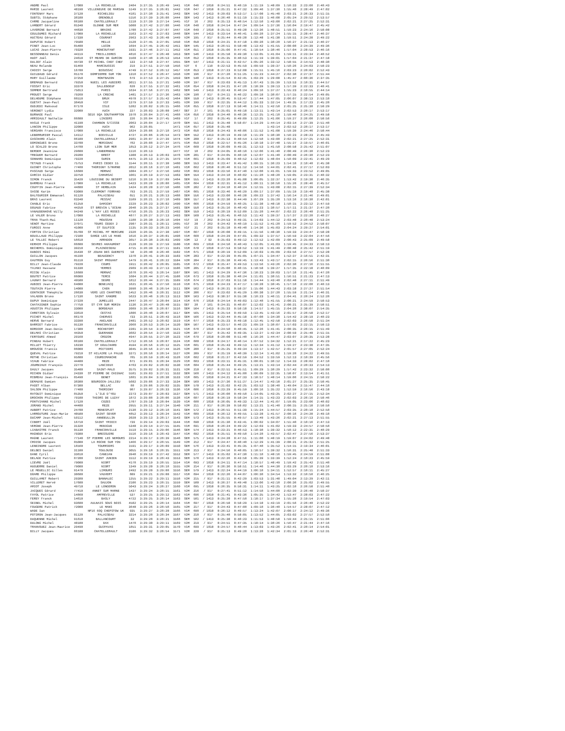| ANDRE Paul | 17000 | LA ROCHELLE | 2484 | 3:27:35 | 3:26:49 | 1441 | V1M | 646 | / 1810 | 0:24:51 | 0:48:19 | 1:11:19 | 1:40:09 | 1:58:33 | 2:23:08 | 2:48:43 |
| MARIE Laurent | 40190 | VILLENEUVE DE MARSAN | 5149 | 3:27:35 | 3:26:01 | 1442 | V1M | 647 | / 1810 | 0:25:21 | 0:47:32 | 1:09:46 | 1:37:38 | 1:55:48 | 2:20:49 | 2:47:02 |
| FONTENAY Marc | 37120 | RICHELIEU | 4181 | 3:27:38 | 3:25:41 | 1443 | SEM | 542 | / 1413 | 0:29:03 | 0:53:17 | 1:17:00 | 1:45:40 | 2:03:21 | 2:26:33 | 2:51:15 |
| SUBTIL Stéphane | 38100 | GRENOBLE | 5156 | 3:27:39 | 3:26:08 | 1444 | SEM | 543 | / 1413 | 0:26:48 | 0:51:19 | 1:15:33 | 1:46:00 | 2:05:24 | 2:29:52 | 2:53:57 |
| CARRE Jacqueline | 86100 | CHATELLERAULT | 1110 | 3:27:39 | 3:27:14 | 1445 | V1F | 16 | / 262 | 0:25:13 | 0:48:54 | 1:12:58 | 1:43:08 | 2:02:21 | 2:27:25 | 2:52:31 |
| LAMBERT Gérard | 85340 | OLONNE SUR MER | 5000 | 3:27:42 | 3:27:08 | 1446 | V1M | 648 | / 1810 | 0:24:54 | 0:47:34 | 1:09:54 | 1:37:36 | 1:56:04 | 2:19:47 | 2:45:42 |
| LAVERGNE Bernard | 44830 | BRAINS | 1708 | 3:27:42 | 3:27:07 | 1447 | V1M | 649 | / 1810 | 0:25:51 | 0:49:20 | 1:12:36 | 1:40:51 | 1:59:23 | 2:24:16 | 2:50:00 |
| GOULOUMES Richard | 17000 | LA ROCHELLE | 1563 | 3:27:42 | 3:27:03 | 1448 | SEM | 544 | / 1413 | 0:23:54 | 0:46:41 | 1:09:28 | 1:37:24 | 1:55:15 | 2:20:47 | 2:46:37 |
| HUCTEAU Gérard | 17330 | COURANT | 2963 | 3:27:43 | 3:26:40 | 1449 | V2M | 195 | / 917 | 0:25:44 | 0:49:20 | 1:12:40 | 1:41:30 | 1:59:51 | 2:24:20 | 2:49:22 |
| DUPUTIE Hubert | 79500 | MELLE | 1520 | 3:27:45 | 3:27:05 | 1450 | V1M | 650 | / 1810 | 0:24:21 | 0:47:10 | 1:09:28 | 1:38:28 | 1:56:27 | 2:21:13 | 2:46:27 |
| PINET Jean-Luc | 85400 | LUCON | 1694 | 3:27:45 | 3:26:42 | 1451 | SEM | 545 | / 1413 | 0:26:51 | 0:50:40 | 1:13:42 | 1:41:55 | 2:00:08 | 2:24:39 | 2:49:36 |
| LUCAS Jean-Pierre | 79320 | MONCOUTANT | 1931 | 3:27:46 | 3:27:11 | 1452 | V1M | 651 | / 1810 | 0:25:06 | 0:47:41 | 1:10:54 | 1:38:46 | 1:57:04 | 2:20:53 | 2:46:16 |
| BESSONNEAU Denis | 44119 | TREILLIERES | 4816 | 3:27:47 | 3:26:40 | 1453 | SEM | 546 | / 1413 | 0:25:50 | 0:49:38 | 1:13:05 | 1:41:04 | 1:59:11 | 2:23:34 | 2:48:52 |
| HUOT Joël | 24610 | ST MEARD DE GURCON | 1560 | 3:27:48 | 3:26:53 | 1454 | V1M | 652 | / 1810 | 0:25:35 | 0:48:53 | 1:11:19 | 1:39:01 | 1:57:04 | 2:21:37 | 2:47:10 |
| DULIEF Alain | 44730 | ST MICHEL CHEF CHEF | 133 | 3:27:50 | 3:27:47 | 1455 | SEM | 547 | / 1413 | 0:21:11 | 0:42:57 | 1:05:26 | 1:33:12 | 1:50:55 | 2:14:53 | 2:40:38 |
| NEAU Rolande | 91460 | MARCOUSSIS | 219 | 3:27:51 | 3:27:50 | 1456 | V2F | 6 | / 110 | 0:22:53 | 0:45:59 | 1:09:59 | 1:39:37 | 1:58:26 | 2:24:03 | 2:50:23 |
| CHOISY Serge | 16700 | BIOUSSAC | 4749 | 3:27:52 | 3:26:12 | 1457 | V1M | 653 | / 1810 | 0:27:23 | 0:52:00 | 1:15:51 | 1:45:16 | 2:03:23 | 2:28:02 | 2:52:43 |
| GUILBAUD Gérard | 85170 | DOMPIERRE SUR YON | 1318 | 3:27:52 | 3:26:47 | 1458 | V2M | 196 | / 917 | 0:27:28 | 0:51:25 | 1:15:23 | 1:44:27 | 2:02:38 | 2:27:37 | 2:51:44 |
| MARY Guillaume | 37250 | MONTBAZON | 679 | 3:27:53 | 3:27:25 | 1459 | SEM | 548 | / 1413 | 0:21:54 | 0:42:45 | 1:03:29 | 1:29:00 | 1:45:47 | 2:08:36 | 2:37:35 |
| BREMAUD Bernard | 79250 | NUEIL LES AUBIERS | 3011 | 3:27:55 | 3:27:21 | 1460 | V2M | 197 | / 917 | 0:23:03 | 0:45:13 | 1:07:43 | 1:35:39 | 1:53:53 | 2:18:31 | 2:44:57 |
| FOSSAT Eric | 33370 | SALLEBOEUF | 820 | 3:27:55 | 3:27:32 | 1461 | V1M | 654 | / 1810 | 0:24:21 | 0:47:28 | 1:10:39 | 1:39:13 | 1:57:39 | 2:22:33 | 2:48:41 |
| SOMMER Bertrand | 75013 | PARIS | 1634 | 3:27:56 | 3:27:21 | 1462 | SEM | 549 | / 1413 | 0:23:43 | 0:46:24 | 1:09:16 | 1:37:27 | 1:55:23 | 2:18:55 | 2:44:14 |
| PROUST Serge | 79260 | LA CRECHE | 1401 | 3:27:57 | 3:27:36 | 1463 | V2M | 198 | / 917 | 0:24:11 | 0:46:22 | 1:09:10 | 1:38:07 | 1:57:15 | 2:22:54 | 2:49:05 |
| DELHOUME Stéphane | 86510 | BRUX | 4970 | 3:27:57 | 3:25:42 | 1464 | SEM | 550 | / 1413 | 0:28:45 | 0:53:47 | 1:17:44 | 1:47:05 | 2:06:07 | 2:30:13 | 2:53:18 |
| GUETAT Jean-Paul | 38450 | VIF | 1279 | 3:27:59 | 3:27:33 | 1465 | V2M | 199 | / 917 | 0:22:35 | 0:44:12 | 1:05:33 | 1:32:14 | 1:49:35 | 2:17:23 | 2:45:28 |
| OUDJEDI Maksoud | 87170 | ISLE | 5202 | 3:28:02 | 3:26:15 | 1466 | V1M | 655 | / 1810 | 0:27:13 | 0:50:46 | 1:14:11 | 1:42:58 | 2:01:25 | 2:25:38 | 2:50:29 |
| VERGNET Lydia | 32000 | AUCH | 227 | 3:28:03 | 3:28:00 | 1467 | SEF | 27 | / 161 | 0:25:01 | 0:49:10 | 1:13:11 | 1:43:14 | 2:02:53 | 2:28:17 | 2:53:17 |
| BURNAGE Paul | | SO16 9QA SOUTHAMPTON | 1978 | 3:28:04 | 3:27:41 | 1468 | V1M | 656 | / 1810 | 0:24:48 | 0:48:36 | 1:12:25 | 1:41:18 | 1:59:48 | 2:24:25 | 2:49:50 |
| ARRIGAULT Nathalie | 86800 | LINIERS | 226 | 3:28:04 | 3:27:45 | 1469 | V1F | 17 | / 262 | 0:25:45 | 0:49:09 | 1:12:25 | 1:41:06 | 1:59:27 | 2:26:08 | 2:50:56 |
| HASLE Frank | 41190 | CHAMBON S/CISSE | 2063 | 3:28:04 | 3:27:17 | 1470 | SEM | 551 | / 1413 | 0:25:40 | 0:50:07 | 1:14:29 | 1:44:14 | 2:03:14 | 2:27:39 | 2:51:48 |
| LANCON Philippe | 32000 | AUCH | 962 | 3:28:05 | | 1471 | V1M | 657 | / 1810 | 0:25:40 | | | 1:43:14 | 2:02:52 | 2:28:17 | 2:53:17 |
| VERGARA Francisco | 17000 | LA ROCHELLE | 1824 | 3:28:06 | 3:27:18 | 1472 | V1M | 658 | / 1810 | 0:24:43 | 0:48:06 | 1:11:52 | 1:41:00 | 1:59:39 | 2:24:46 | 2:50:44 |
| LEBERRURIER Pascal | 14112 | BIEVILLE | 4727 | 3:28:06 | 3:26:54 | 1473 | SEM | 552 | / 1413 | 0:26:19 | 0:49:18 | 1:11:29 | 1:38:38 | 1:56:23 | 2:20:23 | 2:45:43 |
| GASCHARD Alain | 86100 | CHATELLERAULT | 2981 | 3:28:07 | 3:27:39 | 1474 | V2M | 200 | / 917 | 0:25:13 | 0:48:54 | 1:12:58 | 1:43:08 | 2:02:21 | 2:27:25 | 2:52:31 |
| DOMINGUES Bruno | 33700 | MERIGNAC | 782 | 3:28:08 | 3:27:47 | 1475 | V1M | 659 | / 1810 | 0:22:57 | 0:45:26 | 1:10:10 | 1:37:40 | 1:55:27 | 2:19:57 | 2:46:01 |
| LO SCALZO Bruno | 14780 | LION SUR MER | 1853 | 3:28:12 | 3:27:34 | 1476 | V1M | 660 | / 1810 | 0:26:09 | 0:49:31 | 1:12:53 | 1:41:58 | 2:00:50 | 2:25:42 | 2:51:07 |
| BERDER Jeannine | 29800 | LANDERNEAU | 1116 | 3:28:13 | | 1477 | V1F | 18 | / 262 | 0:24:05 | 0:48:18 | 1:12:06 | 1:41:48 | 2:00:49 | 2:26:38 | 2:52:23 |
| TREGUER Bernard | 29200 | BREST | 1300 | 3:28:13 | 3:28:03 | 1478 | V2M | 201 | / 917 | 0:24:05 | 0:48:18 | 1:12:07 | 1:41:48 | 2:00:49 | 2:26:38 | 2:52:23 |
| SONNARD Dominique | 79220 | SURIN | 4475 | 3:28:13 | 3:27:35 | 1479 | V1M | 661 | / 1810 | 0:25:09 | 0:48:52 | 1:12:02 | 1:40:04 | 1:58:09 | 2:22:41 | 2:49:29 |
| TETAUD Franck | 75753 | PARIS CEDEX 15 | 1544 | 3:28:15 | 3:27:30 | 1480 | SEM | 553 | / 1413 | 0:23:47 | 0:45:42 | 1:08:15 | 1:36:23 | 1:54:18 | 2:18:48 | 2:45:30 |
| GUINOT Christophe | 77480 | THORIGNY S/MARNE | 2012 | 3:28:16 | 3:27:18 | 1481 | V1M | 662 | / 1810 | 0:26:46 | 0:51:12 | 1:14:56 | 1:44:01 | 2:02:41 | 2:27:17 | 2:52:03 |
| PASCAUD Serge | 16600 | MORNAC | 1004 | 3:28:17 | 3:27:56 | 1482 | V1M | 663 | / 1810 | 0:23:56 | 0:47:48 | 1:12:08 | 1:41:01 | 1:59:33 | 2:23:52 | 2:49:05 |
| GARCIA Didier | 33750 | CAMARSAC | 1061 | 3:28:19 | 3:27:53 | 1483 | SEM | 554 | / 1413 | 0:24:18 | 0:48:02 | 1:11:28 | 1:40:28 | 1:59:05 | 2:23:31 | 2:48:32 |
| SIMON Franck | 35420 | LOUSIGNE DU DESERT | 5216 | 3:28:19 | 3:27:09 | 1484 | SEM | 555 | / 1413 | 0:23:28 | 0:45:00 | 1:06:05 | 1:32:37 | 1:53:42 | 2:19:30 | 2:46:35 |
| BARREAU Franck | 17000 | LA ROCHELLE | 5423 | 3:28:20 | 3:28:08 | 1485 | V1M | 664 | / 1810 | 0:22:31 | 0:45:12 | 1:08:11 | 1:36:58 | 1:55:26 | 2:20:46 | 2:45:57 |
| COUFFIN Jean-Pierre | 44800 | ST HERBLAIN | 1424 | 3:28:20 | 3:27:58 | 1486 | V2M | 202 | / 917 | 0:24:18 | 0:48:24 | 1:12:55 | 1:43:00 | 2:02:15 | 2:27:39 | 2:52:34 |
| SASSE Karim | 63000 | CLERMONT FERRAND | 793 | 3:28:21 | 3:27:59 | 1487 | V1M | 665 | / 1810 | 0:23:46 | 0:46:29 | 1:09:17 | 1:37:09 | 1:55:19 | 2:19:48 | 2:45:30 |
| BALFOURIER Emmanuel | 91120 | PALAISEAU | 651 | 3:28:21 | 3:28:13 | 1488 | SEM | 556 | / 1413 | 0:23:08 | 0:46:20 | 1:09:22 | 1:37:42 | 1:56:14 | 2:21:46 | 2:49:01 |
| BRAS Laurent | 83340 | PESSAC | 1589 | 3:28:21 | 3:27:18 | 1489 | SEM | 557 | / 1413 | 0:22:30 | 0:44:49 | 1:07:29 | 1:35:28 | 1:53:16 | 2:16:38 | 2:42:01 |
| CHABLE Eric | 61250 | DAMIGNY | 2229 | 3:28:23 | 3:28:02 | 1490 | V1M | 666 | / 1810 | 0:24:59 | 0:48:25 | 1:11:30 | 1:40:10 | 1:58:15 | 2:23:12 | 2:47:59 |
| DOUAUD Fabrice | 44250 | ST BREVIN L'OCEAN | 2048 | 3:28:25 | 3:27:37 | 1491 | SEM | 558 | / 1413 | 0:25:16 | 0:48:43 | 1:11:23 | 1:38:57 | 1:57:11 | 2:21:37 | 2:47:28 |
| VANAUDENHOVE Willy | 94240 | L'HAY LES ROSES | 4756 | 3:28:25 | 3:26:23 | 1492 | SEM | 559 | / 1413 | 0:28:19 | 0:52:09 | 1:15:28 | 1:44:07 | 2:02:22 | 2:26:48 | 2:51:25 |
| LE VALER Bruno | 17000 | LA ROCHELLE | 4877 | 3:28:27 | 3:27:13 | 1493 | SEM | 560 | / 1413 | 0:25:45 | 0:48:53 | 1:11:42 | 1:39:37 | 1:57:37 | 2:22:28 | 2:48:27 |
| TRAN Thanh-Mai | 11120 | MOUSSAN | 1188 | 3:28:30 | 3:28:18 | 1494 | V1F | 19 | / 262 | 0:24:53 | 0:49:31 | 1:14:03 | 1:44:12 | 2:03:40 | 2:28:40 | 2:53:24 |
| VENOT Martine | 37071 | TOURS CEDEX 2 | 2907 | 3:28:31 | 3:28:11 | 1495 | V1F | 20 | / 262 | 0:24:42 | 0:48:19 | 1:11:52 | 1:41:28 | 1:59:52 | 2:24:52 | 2:50:07 |
| FUROIS Anne | 41000 | ST SULPICE | 1135 | 3:28:33 | 3:28:23 | 1496 | V1F | 21 | / 262 | 0:25:10 | 0:49:48 | 1:14:36 | 1:45:03 | 2:04:24 | 2:29:27 | 2:54:01 |
| FORTIN Christian | 85700 | ST MICHEL MT MERCURE | 2328 | 3:28:35 | 3:27:30 | 1497 | V1M | 667 | / 1810 | 0:26:00 | 0:49:15 | 1:11:56 | 1:40:38 | 1:59:33 | 2:24:47 | 2:50:20 |
| BOUILLAUD Philippe | 72100 | SARGE LES LE MANS | 1616 | 3:28:37 | 3:28:01 | 1498 | V1M | 668 | / 1810 | 0:24:29 | 0:47:01 | 1:09:32 | 1:37:57 | 1:56:59 | 2:22:04 | 2:47:56 |
| LE TALLEC Robert | 56610 | ARRADON | 3657 | 3:28:38 | 3:28:03 | 1499 | V3M | 12 | / 92 | 0:25:03 | 0:49:12 | 1:12:52 | 1:42:09 | 2:00:43 | 2:25:09 | 2:49:50 |
| KERHIR Philippe | 86800 | SEVRES ANXAUMONT | 2120 | 3:28:39 | 3:27:59 | 1500 | V1M | 669 | / 1810 | 0:24:58 | 0:48:43 | 1:12:05 | 1:41:03 | 1:59:45 | 2:24:33 | 2:50:13 |
| BECHEMIL Dominique | 39210 | PLAINOISEAU | 4715 | 3:28:39 | 3:27:11 | 1501 | V1M | 670 | / 1810 | 0:27:53 | 0:50:52 | 1:13:19 | 1:41:49 | 2:00:40 | 2:25:42 | 2:51:19 |
| DUBOIS Rémi | 35430 | ST JOUAN DES GUERETS | 50 | 3:28:40 | 3:26:48 | 1502 | V1M | 671 | / 1810 | 0:28:19 | 0:52:09 | 1:16:03 | 1:45:09 | 2:03:56 | 2:27:57 | 2:52:20 |
| GUILLON Jacques | 45190 | BEAUGENCY | 1378 | 3:28:41 | 3:28:33 | 1503 | V2M | 203 | / 917 | 0:22:39 | 0:45:05 | 1:07:21 | 1:34:47 | 1:52:37 | 2:16:51 | 2:42:31 |
| GAUTRON Guy | 85110 | SAINT PROUANT | 1479 | 3:28:41 | 3:28:22 | 1504 | V2M | 204 | / 917 | 0:25:38 | 0:49:45 | 1:13:43 | 1:43:17 | 2:02:15 | 2:26:56 | 2:51:38 |
| BILLY Jean-Claude | 79220 | COURS | 1911 | 3:28:42 | 3:28:05 | 1505 | V1M | 672 | / 1810 | 0:25:47 | 0:49:53 | 1:13:56 | 1:43:26 | 2:02:38 | 2:27:16 | 2:51:55 |
| TAJANI Hassane | 91330 | YERRES | 2989 | 3:28:43 | 3:27:13 | 1506 | V2M | 205 | / 917 | 0:25:08 | 0:48:15 | 1:10:50 | 1:39:27 | 1:57:35 | 2:22:10 | 2:48:09 |
| RICOU Alain | 16600 | MORNAC | 1678 | 3:28:43 | 3:28:14 | 1507 | SEM | 561 | / 1413 | 0:24:29 | 0:47:36 | 1:10:23 | 1:39:03 | 1:57:18 | 2:21:45 | 2:47:28 |
| BOUTET Patrice | 86000 | TERCE | 1604 | 3:28:44 | 3:27:45 | 1508 | V1M | 673 | / 1810 | 0:25:30 | 0:48:24 | 1:11:01 | 1:38:51 | 1:56:51 | 2:21:23 | 2:47:13 |
| LAUNAY Bernard | 49500 | SEGRE | 1812 | 3:28:44 | 3:27:35 | 1509 | V1M | 674 | / 1810 | 0:27:03 | 0:51:10 | 1:14:44 | 1:43:48 | 2:02:40 | 2:27:11 | 2:51:49 |
| AUBIES Jean-Pierre | 64000 | BENEJACQ | 1621 | 3:28:45 | 3:27:58 | 1510 | V1M | 675 | / 1810 | 0:24:23 | 0:47:17 | 1:10:20 | 1:38:45 | 1:57:18 | 2:22:08 | 2:48:13 |
| TOUTAIN Pierre | 14000 | CAEN | 3998 | 3:28:46 | 3:26:54 | 1511 | SEM | 562 | / 1413 | 0:26:21 | 0:50:37 | 1:15:06 | 1:44:43 | 2:03:10 | 2:27:27 | 2:51:54 |
| GONTHIER Théophile | 28630 | VERS LES CHARTRES | 1452 | 3:28:46 | 3:28:31 | 1512 | V2M | 206 | / 917 | 0:23:02 | 0:45:29 | 1:08:30 | 1:37:28 | 1:55:59 | 2:21:14 | 2:46:31 |
| VALADON Bruno | 17138 | SAINT XANDRE | 5623 | 3:28:46 | 3:26:13 | 1513 | SEM | 563 | / 1413 | 0:30:37 | 0:55:30 | 1:18:23 | 1:46:11 | 2:04:41 | 2:28:24 | 2:52:28 |
| DUPUY Dominique | 27220 | JUMELLES | 2447 | 3:28:47 | 3:28:04 | 1514 | V1M | 676 | / 1810 | 0:24:54 | 0:49:03 | 1:12:48 | 1:41:55 | 2:00:21 | 2:24:59 | 2:50:53 |
| CHATAIGNER Sophie | 77750 | ST CYR SUR MORIN | 1136 | 3:28:47 | 3:28:40 | 1515 | SEF | 28 | / 161 | 0:24:31 | 0:48:07 | 1:12:02 | 1:41:41 | 2:00:21 | 2:25:39 | 2:50:51 |
| AOUSTIN Philippe | 33000 | BORDEAUX | 2089 | 3:28:48 | 3:28:07 | 1516 | SEM | 564 | / 1413 | 0:25:33 | 0:50:10 | 1:14:57 | 1:45:15 | 2:04:28 | 2:30:07 | 2:54:35 |
| CHRETIEN Sylvain | 33610 | CESTAS | 1806 | 3:28:48 | 3:28:07 | 1517 | SEM | 565 | / 1413 | 0:25:54 | 0:49:59 | 1:13:45 | 1:43:16 | 2:01:57 | 2:26:50 | 2:52:17 |
| PICHOT Michel | 86170 | CHERVES | 733 | 3:28:51 | 3:28:43 | 1518 | SEM | 566 | / 1413 | 0:22:44 | 0:45:10 | 1:07:08 | 1:34:38 | 1:54:42 | 2:20:19 | 2:48:23 |
| HERVE Bernard | 33390 | ANGLADE | 2401 | 3:28:52 | 3:28:02 | 1519 | V1M | 677 | / 1810 | 0:25:23 | 0:49:10 | 1:12:45 | 1:42:50 | 2:02:03 | 2:26:50 | 2:51:34 |
| BARRIET Fabrice | 95130 | FRANCONVILLE | 2068 | 3:28:53 | 3:28:14 | 1520 | SEM | 567 | / 1413 | 0:23:57 | 0:46:23 | 1:09:19 | 1:38:07 | 1:57:03 | 2:22:15 | 2:50:13 |
| BORDIER Jean-Denis | 17300 | ROCHEFORT | 2201 | 3:28:54 | 3:28:28 | 1521 | V1M | 678 | / 1810 | 0:24:58 | 0:48:45 | 1:12:26 | 1:41:41 | 2:00:35 | 2:26:15 | 2:51:49 |
| DELMAS Christian | 44350 | GUERANDE | 3682 | 3:28:54 | 3:27:58 | 1522 | V2M | 207 | / 917 | 0:25:42 | 0:49:35 | 1:13:27 | 1:42:34 | 2:00:59 | 2:25:40 | 2:51:15 |
| FERFOURI Ahmed | 29160 | CROZON | 4947 | 3:28:55 | 3:27:38 | 1523 | V1M | 679 | / 1810 | 0:28:00 | 0:51:48 | 1:16:26 | 1:44:47 | 2:03:07 | 2:28:35 | 2:53:20 |
| PINEAU Hubert | 86100 | CHATELLERAULT | 1712 | 3:28:56 | 3:28:07 | 1524 | V1M | 680 | / 1810 | 0:24:17 | 0:46:14 | 1:07:52 | 1:34:32 | 1:52:21 | 2:17:22 | 2:45:23 |
| MILLET Thierry | 18230 | ST DOULCHARD | 4594 | 3:28:56 | 3:28:12 | 1525 | V1M | 681 | / 1810 | 0:25:43 | 0:49:13 | 1:12:34 | 1:41:12 | 1:59:27 | 2:23:30 | 2:47:35 |
| BROUSSE Francis | 86000 | POITIERS | 3045 | 3:28:56 | 3:27:44 | 1526 | V2M | 208 | / 917 | 0:25:25 | 0:49:34 | 1:13:17 | 1:42:57 | 2:01:57 | 2:27:05 | 2:52:24 |
| QUEVAL Patrice | 79210 | ST HILAIRE LA PALUD | 3271 | 3:28:58 | 3:28:14 | 1527 | V2M | 209 | / 917 | 0:25:19 | 0:48:39 | 1:12:14 | 1:41:02 | 1:59:28 | 2:24:22 | 2:49:55 |
| MOTHE Christian | 95800 | COURDIMANCHE | 785 | 3:28:59 | 3:28:43 | 1528 | V1M | 682 | / 1810 | 0:21:27 | 0:42:59 | 1:04:52 | 1:33:59 | 1:52:13 | 2:18:39 | 2:45:56 |
| VIAUD Fabrice | 44400 | REZE | 871 | 3:29:01 | 3:28:34 | 1529 | V1M | 683 | / 1810 | 0:23:11 | 0:45:31 | 1:08:01 | 1:36:12 | 1:54:33 | 2:20:02 | 2:47:18 |
| JOURNIAUX François | 22770 | LANCIEUX | 4783 | 3:29:02 | 3:28:02 | 1530 | V1M | 684 | / 1810 | 0:25:44 | 0:49:25 | 1:13:21 | 1:43:14 | 2:02:44 | 2:28:33 | 2:54:13 |
| DAULY Jacques | 35400 | SAINT-MALO | 3575 | 3:29:02 | 3:28:31 | 1531 | V2M | 210 | / 917 | 0:22:51 | 0:45:51 | 1:09:29 | 1:38:29 | 1:57:42 | 2:23:32 | 2:50:08 |
| MICHON Didier | 24330 | ST PIERRE DE CHIGNAC | 5581 | 3:29:03 | 3:27:51 | 1532 | SEM | 568 | / 1413 | 0:24:12 | 0:45:08 | 1:06:09 | 1:32:35 | 1:50:07 | 2:13:54 | 2:41:51 |
| RIBREAU Jean-François | 85490 | BENET | 1881 | 3:29:04 | 3:28:30 | 1533 | V1M | 685 | / 1810 | 0:24:21 | 0:47:33 | 1:10:57 | 1:40:14 | 1:59:06 | 2:24:15 | 2:50:22 |
| DEMAUVE Damien | 38300 | BOURGOIN-JALLIEU | 5602 | 3:29:06 | 3:27:33 | 1534 | SEM | 569 | / 1413 | 0:27:36 | 0:51:27 | 1:14:47 | 1:43:10 | 2:01:27 | 2:25:35 | 2:50:45 |
| PAGET Alban | 87300 | BELLAC | 88 | 3:29:06 | 3:29:02 | 1535 | SEM | 570 | / 1413 | 0:21:02 | 0:42:25 | 1:03:52 | 1:30:48 | 1:49:04 | 2:15:47 | 2:44:18 |
| SALSON Philippe | 77400 | THORIGNY | 987 | 3:29:07 | 3:28:33 | 1536 | V1M | 686 | / 1810 | 0:23:29 | 0:45:59 | 1:08:16 | 1:35:22 | 1:52:59 | 2:16:56 | 2:43:10 |
| RATOUIT Dominique | 85350 | L'ILE D'YEU | 2273 | 3:29:07 | 3:28:03 | 1537 | SEM | 571 | / 1413 | 0:26:08 | 0:49:58 | 1:14:05 | 1:43:25 | 2:02:27 | 2:27:15 | 2:52:34 |
| DROCHON Philippe | 79100 | THIORS DE LUZAY | 1872 | 3:29:08 | 3:28:06 | 1538 | V1M | 687 | / 1810 | 0:26:19 | 0:50:34 | 1:14:15 | 1:43:23 | 2:02:03 | 2:26:16 | 2:50:46 |
| PONTVIANNE Michel | 17120 | COZES | 1707 | 3:29:10 | 3:28:04 | 1539 | V1M | 688 | / 1810 | 0:26:05 | 0:49:33 | 1:12:44 | 1:41:07 | 1:59:05 | 2:23:06 | 2:48:02 |
| JORAND Michel | 44400 | REZE | 2955 | 3:29:11 | 3:27:34 | 1540 | V2M | 211 | / 917 | 0:26:39 | 0:50:02 | 1:13:21 | 1:41:48 | 2:00:15 | 2:25:10 | 2:50:58 |
| AUBERT Patrice | 24700 | MENESPLET | 2138 | 3:29:12 | 3:28:18 | 1541 | SEM | 572 | / 1413 | 0:26:51 | 0:51:39 | 1:15:24 | 1:44:57 | 2:03:35 | 2:28:18 | 2:52:58 |
| LARROUTURE Jean-Marie | 40500 | SAINT SEVER | 4852 | 3:29:13 | 3:28:24 | 1542 | V1M | 689 | / 1810 | 0:26:12 | 0:49:55 | 1:13:20 | 1:41:57 | 2:00:16 | 2:24:20 | 2:49:18 |
| DUCAMP Jean-Michel | 59112 | ANNOEULLIN | 2020 | 3:29:13 | 3:28:17 | 1543 | SEM | 573 | / 1413 | 0:25:55 | 0:49:57 | 1:13:49 | 1:43:26 | 2:02:21 | 2:27:13 | 2:51:55 |
| CIBERT Joël | 16710 | SAINT YRIEIX | 739 | 3:29:14 | 3:29:03 | 1544 | V1M | 690 | / 1810 | 0:21:38 | 0:43:41 | 1:06:02 | 1:34:07 | 1:51:48 | 2:18:16 | 2:47:13 |
| VERGNE Jean-Pierre | 31320 | REBIGUE | 5340 | 3:29:14 | 3:27:55 | 1545 | V1M | 691 | / 1810 | 0:26:24 | 0:49:22 | 1:12:03 | 1:41:02 | 1:59:33 | 2:24:57 | 2:50:58 |
| LIABASTRE Franck | 95130 | FRANCONVILLE | 1519 | 3:29:15 | 3:29:06 | 1546 | SEM | 574 | / 1413 | 0:23:21 | 0:46:53 | 1:10:38 | 1:39:32 | 1:58:12 | 2:22:31 | 2:48:29 |
| MAGNOUX Eric | 79300 | BRESSUIRE | 1516 | 3:29:16 | 3:28:43 | 1547 | V1M | 692 | / 1810 | 0:25:51 | 0:49:58 | 1:14:28 | 1:43:57 | 2:02:47 | 2:27:56 | 2:53:37 |
| MAGNE Laurent | 77140 | ST PIERRE LES NEMOURS | 2214 | 3:29:17 | 3:28:39 | 1548 | SEM | 575 | / 1413 | 0:24:20 | 0:47:51 | 1:11:08 | 1:40:19 | 1:59:07 | 2:24:02 | 2:49:40 |
| CROISE Jacques | 85000 | LA ROCHE SUR YON | 1466 | 3:29:17 | 3:28:55 | 1549 | V2M | 212 | / 917 | 0:24:47 | 0:48:48 | 1:12:29 | 1:41:39 | 2:00:21 | 2:25:32 | 2:51:25 |
| LENEINDRE Laurent | 16560 | TOURRIERS | 1591 | 3:29:17 | 3:28:09 | 1550 | SEM | 576 | / 1413 | 0:23:41 | 0:45:35 | 1:07:48 | 1:35:52 | 1:54:15 | 2:19:34 | 2:46:01 |
| DELBES Daniel | 31100 | TOULOUSE | 3055 | 3:29:18 | 3:28:35 | 1551 | V2M | 213 | / 917 | 0:24:56 | 0:48:05 | 1:10:57 | 1:39:32 | 1:58:31 | 2:25:40 | 2:51:33 |
| DANE Cyril | 33610 | CANEJAN | 3948 | 3:29:19 | 3:27:42 | 1552 | SEM | 577 | / 1413 | 0:25:02 | 0:47:38 | 1:11:18 | 1:40:16 | 1:59:45 | 2:24:59 | 2:51:00 |
| DELAGE Patrice | 87200 | SAINT JUNIEN | 1512 | 3:29:19 | 3:28:43 | 1553 | SEM | 578 | / 1413 | 0:22:26 | 0:43:50 | 1:05:39 | 1:33:39 | 1:52:24 | 2:18:23 | 2:45:59 |
| LIEVRE Joël | 79000 | NIORT | 4178 | 3:29:19 | 3:28:55 | 1554 | V1M | 693 | / 1810 | 0:24:11 | 0:47:14 | 1:10:57 | 1:40:49 | 1:59:42 | 2:25:42 | 2:51:48 |
| HUGUERRE Daniel | 79000 | NIORT | 1349 | 3:29:20 | 3:28:18 | 1555 | V2M | 214 | / 917 | 0:26:36 | 0:50:51 | 1:14:46 | 1:44:38 | 2:03:29 | 2:28:18 | 2:53:16 |
| LE MOUELLIC Gilles | 91470 | LIMOURS | 2492 | 3:29:20 | 3:29:08 | 1556 | SEM | 579 | / 1413 | 0:22:24 | 0:44:19 | 1:06:18 | 1:34:11 | 1:52:57 | 2:18:11 | 2:45:27 |
| DOARE Philippe | 30600 | VAUVERT | 809 | 3:29:21 | 3:29:00 | 1557 | V1M | 694 | / 1810 | 0:22:26 | 0:44:07 | 1:06:38 | 1:34:54 | 1:53:32 | 2:18:58 | 2:46:25 |
| GUILLAMET Robert | 29380 | BANNALEC | 1255 | 3:29:22 | 3:29:11 | 1558 | V2M | 215 | / 917 | 0:21:11 | 0:42:29 | 1:03:53 | 1:31:40 | 1:49:04 | 2:13:29 | 2:42:11 |
| VILLERET Hervé | 17600 | SAUJON | 2106 | 3:29:23 | 3:28:15 | 1559 | SEM | 580 | / 1413 | 0:26:27 | 0:49:40 | 1:13:06 | 1:42:18 | 2:00:36 | 2:25:02 | 2:49:55 |
| AMIOT Joseph | 49710 | LE LONGERON | 5043 | 3:29:24 | 3:28:27 | 1560 | V1M | 695 | / 1810 | 0:26:35 | 0:50:31 | 1:14:11 | 1:43:25 | 2:02:18 | 2:26:50 | 2:51:48 |
| JACQUES Gérard | 77410 | ANNET SUR MARNE | 1437 | 3:29:24 | 3:28:15 | 1561 | V2M | 216 | / 917 | 0:27:41 | 0:51:12 | 1:14:58 | 1:44:08 | 2:02:39 | 2:26:40 | 2:50:37 |
| FAYOL Patrice | 14860 | AMFREVILLE | 537 | 3:29:25 | 3:29:12 | 1562 | V1M | 696 | / 1810 | 0:21:41 | 0:43:36 | 1:05:35 | 1:34:42 | 1:53:47 | 2:20:03 | 2:47:22 |
| FEREY Franck | 14610 | BASLY | 4722 | 3:29:25 | 3:28:14 | 1563 | SEM | 581 | / 1413 | 0:25:20 | 0:47:58 | 1:10:17 | 1:37:34 | 1:55:28 | 2:19:54 | 2:47:03 |
| SEIBEL Michel | 93600 | AULNAIS SOUS BOIS | 4502 | 3:29:25 | 3:28:14 | 1564 | V1M | 697 | / 1810 | 0:26:50 | 0:50:29 | 1:14:10 | 1:43:19 | 2:01:56 | 2:26:48 | 2:52:22 |
| FOUGERE Patrick | 72000 | LE MANS | 3640 | 3:29:26 | 3:28:58 | 1565 | V2M | 217 | / 917 | 0:24:43 | 0:47:08 | 1:09:18 | 1:36:48 | 1:54:57 | 2:20:07 | 2:47:12 |
| WADE Ian | | NP16 6OQ CHEPSTOW UK | 935 | 3:29:27 | 3:28:20 | 1566 | V1M | 698 | / 1810 | 0:26:12 | 0:49:57 | 1:13:24 | 1:42:07 | 2:00:17 | 2:24:12 | 2:49:36 |
| POTIRON Jean-Jacques | 91120 | PALAISEAU | 3214 | 3:29:28 | 3:28:34 | 1567 | V2M | 218 | / 917 | 0:25:48 | 0:50:05 | 1:13:52 | 1:44:05 | 2:03:02 | 2:27:57 | 2:52:58 |
| DUQUENNE Michel | 91610 | BALLANCOURT | 32 | 3:29:28 | 3:28:21 | 1568 | SEM | 582 | / 1413 | 0:25:30 | 0:48:23 | 1:11:53 | 1:40:50 | 1:59:44 | 2:25:15 | 2:51:06 |
| DULONG Michel | 40100 | DAX | 1478 | 3:29:30 | 3:29:11 | 1569 | V2M | 219 | / 917 | 0:24:51 | 0:47:35 | 1:10:14 | 1:38:26 | 1:56:47 | 2:21:44 | 2:47:16 |
| TRANVOUEZ Jean-Maurice | 29490 | GUIPAVAS | 1851 | 3:29:31 | 3:29:05 | 1570 | V1M | 699 | / 1810 | 0:24:57 | 0:48:44 | 1:13:03 | 1:43:26 | 2:02:41 | 2:28:14 | 2:54:01 |
| BILLY Jacques | 86100 | CHATELLERAULT | 3106 | 3:29:32 | 3:28:54 | 1571 | V2M | 220 | / 917 | 0:25:13 | 0:49:28 | 1:13:28 | 1:42:34 | 2:01:13 | 2:26:48 | 2:52:31 |